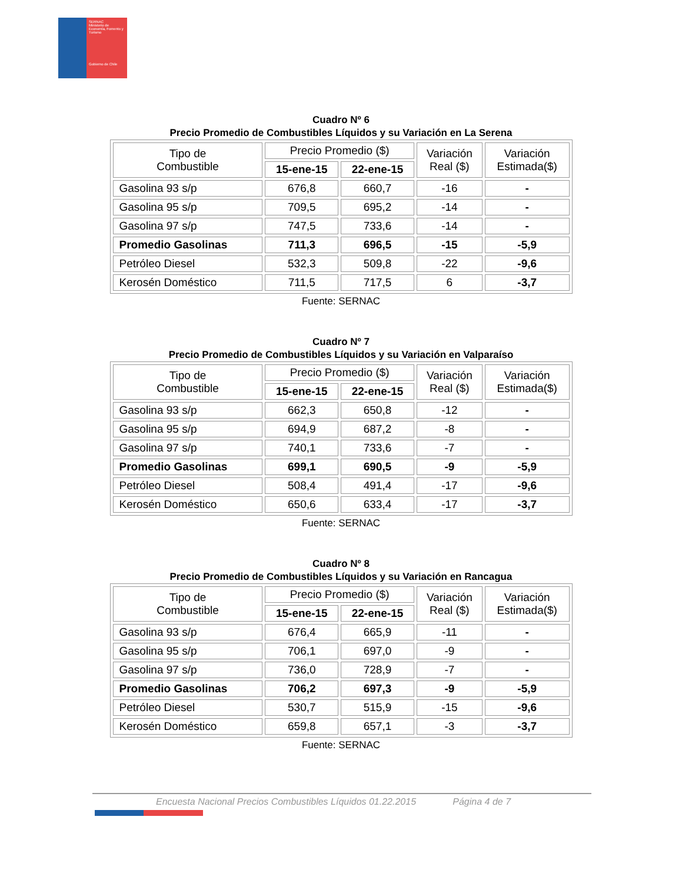SERNAC
Ministerio de Economía, Fomento y Turismo
Gobierno de Chile
Cuadro Nº 6
Precio Promedio de Combustibles Líquidos y su Variación en La Serena
| Tipo de Combustible | Precio Promedio ($) | | Variación Real ($) | Variación Estimada($) |
| --- | --- | --- | --- | --- |
| | 15-ene-15 | 22-ene-15 | | |
| Gasolina 93 s/p | 676,8 | 660,7 | -16 | - |
| Gasolina 95 s/p | 709,5 | 695,2 | -14 | - |
| Gasolina 97 s/p | 747,5 | 733,6 | -14 | - |
| Promedio Gasolinas | 711,3 | 696,5 | -15 | -5,9 |
| Petróleo Diesel | 532,3 | 509,8 | -22 | -9,6 |
| Kerosén Doméstico | 711,5 | 717,5 | 6 | -3,7 |
Fuente: SERNAC
Cuadro Nº 7
Precio Promedio de Combustibles Líquidos y su Variación en Valparaíso
| Tipo de Combustible | Precio Promedio ($) | | Variación Real ($) | Variación Estimada($) |
| --- | --- | --- | --- | --- |
| | 15-ene-15 | 22-ene-15 | | |
| Gasolina 93 s/p | 662,3 | 650,8 | -12 | - |
| Gasolina 95 s/p | 694,9 | 687,2 | -8 | - |
| Gasolina 97 s/p | 740,1 | 733,6 | -7 | - |
| Promedio Gasolinas | 699,1 | 690,5 | -9 | -5,9 |
| Petróleo Diesel | 508,4 | 491,4 | -17 | -9,6 |
| Kerosén Doméstico | 650,6 | 633,4 | -17 | -3,7 |
Fuente: SERNAC
Cuadro Nº 8
Precio Promedio de Combustibles Líquidos y su Variación en Rancagua
| Tipo de Combustible | Precio Promedio ($) | | Variación Real ($) | Variación Estimada($) |
| --- | --- | --- | --- | --- |
| | 15-ene-15 | 22-ene-15 | | |
| Gasolina 93 s/p | 676,4 | 665,9 | -11 | - |
| Gasolina 95 s/p | 706,1 | 697,0 | -9 | - |
| Gasolina 97 s/p | 736,0 | 728,9 | -7 | - |
| Promedio Gasolinas | 706,2 | 697,3 | -9 | -5,9 |
| Petróleo Diesel | 530,7 | 515,9 | -15 | -9,6 |
| Kerosén Doméstico | 659,8 | 657,1 | -3 | -3,7 |
Fuente: SERNAC
Encuesta Nacional Precios Combustibles Líquidos 01.22.2015 Página 4 de 7